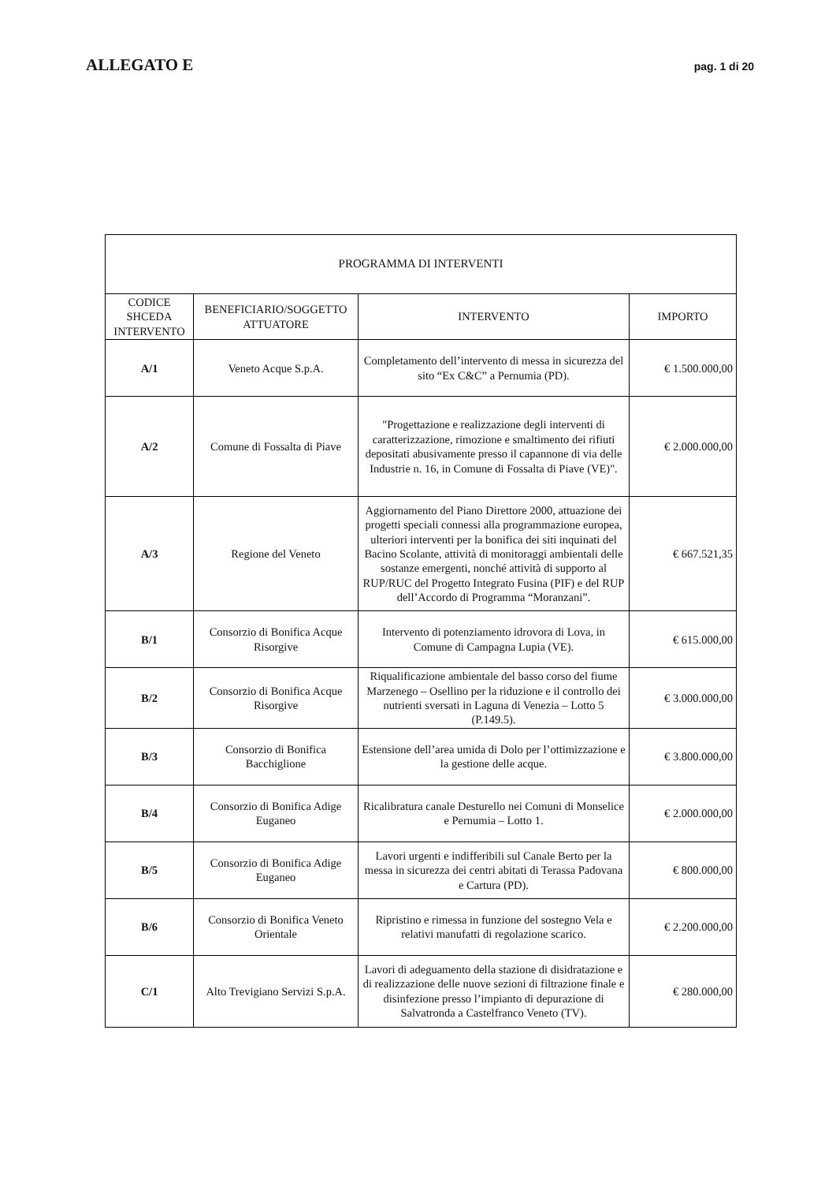ALLEGATO E pag. 1 di 20
| PROGRAMMA DI INTERVENTI | | | |
| --- | --- | --- | --- |
| CODICE SHCEDA INTERVENTO | BENEFICIARIO/SOGGETTO ATTUATORE | INTERVENTO | IMPORTO |
| A/1 | Veneto Acque S.p.A. | Completamento dell’intervento di messa in sicurezza del sito “Ex C&C” a Pernumia (PD). | € 1.500.000,00 |
| A/2 | Comune di Fossalta di Piave | "Progettazione e realizzazione degli interventi di caratterizzazione, rimozione e smaltimento dei rifiuti depositati abusivamente presso il capannone di via delle Industrie n. 16, in Comune di Fossalta di Piave (VE)". | € 2.000.000,00 |
| A/3 | Regione del Veneto | Aggiornamento del Piano Direttore 2000, attuazione dei progetti speciali connessi alla programmazione europea, ulteriori interventi per la bonifica dei siti inquinati del Bacino Scolante, attività di monitoraggi ambientali delle sostanze emergenti, nonché attività di supporto al RUP/RUC del Progetto Integrato Fusina (PIF) e del RUP dell’Accordo di Programma “Moranzani”. | € 667.521,35 |
| B/1 | Consorzio di Bonifica Acque Risorgive | Intervento di potenziamento idrovora di Lova, in Comune di Campagna Lupia (VE). | € 615.000,00 |
| B/2 | Consorzio di Bonifica Acque Risorgive | Riqualificazione ambientale del basso corso del fiume Marzenego – Osellino per la riduzione e il controllo dei nutrienti sversati in Laguna di Venezia – Lotto 5 (P.149.5). | € 3.000.000,00 |
| B/3 | Consorzio di Bonifica Bacchiglione | Estensione dell’area umida di Dolo per l’ottimizzazione e la gestione delle acque. | € 3.800.000,00 |
| B/4 | Consorzio di Bonifica Adige Euganeo | Ricalibratura canale Desturello nei Comuni di Monselice e Pernumia – Lotto 1. | € 2.000.000,00 |
| B/5 | Consorzio di Bonifica Adige Euganeo | Lavori urgenti e indifferibili sul Canale Berto per la messa in sicurezza dei centri abitati di Terassa Padovana e Cartura (PD). | € 800.000,00 |
| B/6 | Consorzio di Bonifica Veneto Orientale | Ripristino e rimessa in funzione del sostegno Vela e relativi manufatti di regolazione scarico. | € 2.200.000,00 |
| C/1 | Alto Trevigiano Servizi S.p.A. | Lavori di adeguamento della stazione di disidratazione e di realizzazione delle nuove sezioni di filtrazione finale e disinfezione presso l’impianto di depurazione di Salvatronda a Castelfranco Veneto (TV). | € 280.000,00 |